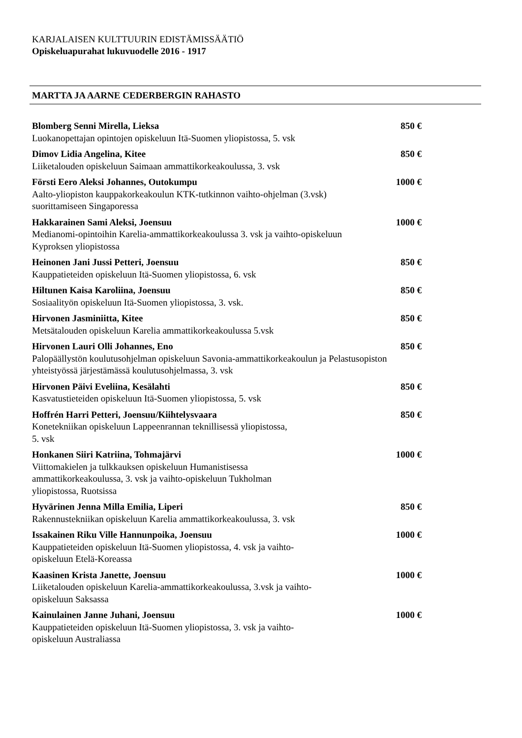KARJALAISEN KULTTUURIN EDISTÄMISSÄÄTIÖ
Opiskeluapurahat lukuvuodelle 2016 - 1917
MARTTA JA AARNE CEDERBERGIN RAHASTO
Blomberg Senni Mirella, Lieksa 850 €
Luokanopettajan opintojen opiskeluun Itä-Suomen yliopistossa, 5. vsk
Dimov Lidia Angelina, Kitee 850 €
Liiketalouden opiskeluun Saimaan ammattikorkeakoulussa, 3. vsk
Försti Eero Aleksi Johannes, Outokumpu 1000 €
Aalto-yliopiston kauppakorkeakoulun KTK-tutkinnon vaihto-ohjelman (3.vsk) suorittamiseen Singaporessa
Hakkarainen Sami Aleksi, Joensuu 1000 €
Medianomi-opintoihin Karelia-ammattikorkeakoulussa 3. vsk ja vaihto-opiskeluun Kyproksen yliopistossa
Heinonen Jani Jussi Petteri, Joensuu 850 €
Kauppatieteiden opiskeluun Itä-Suomen yliopistossa, 6. vsk
Hiltunen Kaisa Karoliina, Joensuu 850 €
Sosiaalityön opiskeluun Itä-Suomen yliopistossa, 3. vsk.
Hirvonen Jasminiitta, Kitee 850 €
Metsätalouden opiskeluun Karelia ammattikorkeakoulussa 5.vsk
Hirvonen Lauri Olli Johannes, Eno 850 €
Palopäällystön koulutusohjelman opiskeluun Savonia-ammattikorkeakoulun ja Pelastusopiston yhteistyössä järjestämässä koulutusohjelmassa, 3. vsk
Hirvonen Päivi Eveliina, Kesälahti 850 €
Kasvatustieteiden opiskeluun Itä-Suomen yliopistossa, 5. vsk
Hoffrén Harri Petteri, Joensuu/Kiihtelysvaara 850 €
Konetekniikan opiskeluun Lappeenrannan teknillisessä yliopistossa,
5. vsk
Honkanen Siiri Katriina, Tohmajärvi 1000 €
Viittomakielen ja tulkkauksen opiskeluun Humanistisessa
ammattikorkeakoulussa, 3. vsk ja vaihto-opiskeluun Tukholman
yliopistossa, Ruotsissa
Hyvärinen Jenna Milla Emilia, Liperi 850 €
Rakennustekniikan opiskeluun Karelia ammattikorkeakoulussa, 3. vsk
Issakainen Riku Ville Hannunpoika, Joensuu 1000 €
Kauppatieteiden opiskeluun Itä-Suomen yliopistossa, 4. vsk ja vaihto-
opiskeluun Etelä-Koreassa
Kaasinen Krista Janette, Joensuu 1000 €
Liiketalouden opiskeluun Karelia-ammattikorkeakoulussa, 3.vsk ja vaihto-
opiskeluun Saksassa
Kainulainen Janne Juhani, Joensuu 1000 €
Kauppatieteiden opiskeluun Itä-Suomen yliopistossa, 3. vsk ja vaihto-
opiskeluun Australiassa